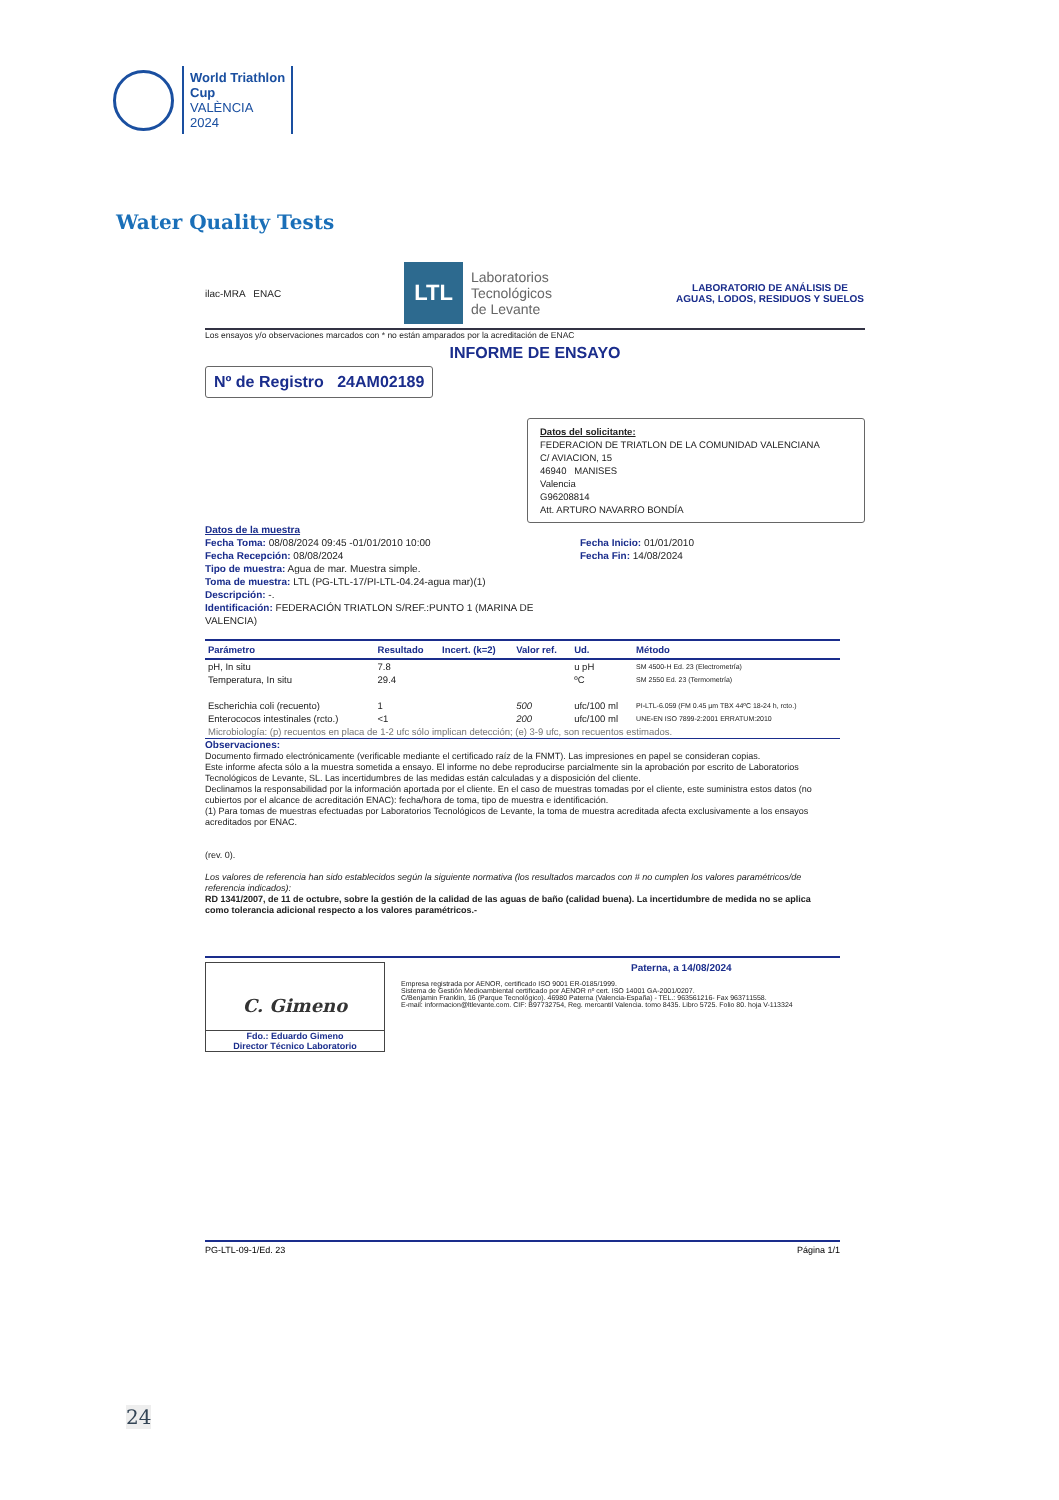World Triathlon
Cup
VALÈNCIA
2024
Water Quality Tests
ilac-MRA ENAC
LTL Laboratorios
Tecnológicos
de Levante
LABORATORIO DE ANÁLISIS DE AGUAS, LODOS, RESIDUOS Y SUELOS
Los ensayos y/o observaciones marcados con * no están amparados por la acreditación de ENAC
INFORME DE ENSAYO
Nº de Registro 24AM02189
Datos del solicitante:
FEDERACION DE TRIATLON DE LA COMUNIDAD VALENCIANA
C/ AVIACION, 15
46940 MANISES
Valencia
G96208814
Att. ARTURO NAVARRO BONDÍA
Datos de la muestra
Fecha Toma: 08/08/2024 09:45 -01/01/2010 10:00
Fecha Recepción: 08/08/2024
Tipo de muestra: Agua de mar. Muestra simple.
Toma de muestra: LTL (PG-LTL-17/PI-LTL-04.24-agua mar)(1)
Descripción: -.
Identificación: FEDERACIÓN TRIATLON S/REF.:PUNTO 1 (MARINA DE VALENCIA)
Fecha Inicio: 01/01/2010
Fecha Fin: 14/08/2024
| Parámetro | Resultado | Incert. (k=2) | Valor ref. | Ud. | Método |
| --- | --- | --- | --- | --- | --- |
| pH, In situ | 7.8 | | | u pH | SM 4500-H Ed. 23 (Electrometría) |
| Temperatura, In situ | 29.4 | | | ºC | SM 2550 Ed. 23 (Termometría) |
| Escherichia coli (recuento) | 1 | | 500 | ufc/100 ml | PI-LTL-6.059 (FM 0.45 µm TBX 44ºC 18-24 h, rcto.) |
| Enterococos intestinales (rcto.) | <1 | | 200 | ufc/100 ml | UNE-EN ISO 7899-2:2001 ERRATUM:2010 |
| Microbiología: (p) recuentos en placa de 1-2 ufc sólo implican detección; (e) 3-9 ufc, son recuentos estimados. | | | | | |
Observaciones:
Documento firmado electrónicamente (verificable mediante el certificado raíz de la FNMT). Las impresiones en papel se consideran copias.
Este informe afecta sólo a la muestra sometida a ensayo. El informe no debe reproducirse parcialmente sin la aprobación por escrito de Laboratorios Tecnológicos de Levante, SL. Las incertidumbres de las medidas están calculadas y a disposición del cliente.
Declinamos la responsabilidad por la información aportada por el cliente. En el caso de muestras tomadas por el cliente, este suministra estos datos (no cubiertos por el alcance de acreditación ENAC): fecha/hora de toma, tipo de muestra e identificación.
(1) Para tomas de muestras efectuadas por Laboratorios Tecnológicos de Levante, la toma de muestra acreditada afecta exclusivamente a los ensayos acreditados por ENAC.
(rev. 0).
Los valores de referencia han sido establecidos según la siguiente normativa (los resultados marcados con # no cumplen los valores paramétricos/de referencia indicados):
RD 1341/2007, de 11 de octubre, sobre la gestión de la calidad de las aguas de baño (calidad buena). La incertidumbre de medida no se aplica como tolerancia adicional respecto a los valores paramétricos.-
C. Gimeno
Fdo.: Eduardo Gimeno
Director Técnico Laboratorio
Paterna, a 14/08/2024
Empresa registrada por AENOR, certificado ISO 9001 ER-0185/1999.
Sistema de Gestión Medioambiental certificado por AENOR nº cert. ISO 14001 GA-2001/0207.
C/Benjamin Franklin, 16 (Parque Tecnológico). 46980 Paterna (Valencia-España) - TEL.: 963561216- Fax 963711558.
E-mail: informacion@ltlevante.com. CIF: B97732754, Reg. mercantil Valencia. tomo 8435. Libro 5725. Folio 80. hoja V-113324
PG-LTL-09-1/Ed. 23 Página 1/1
24